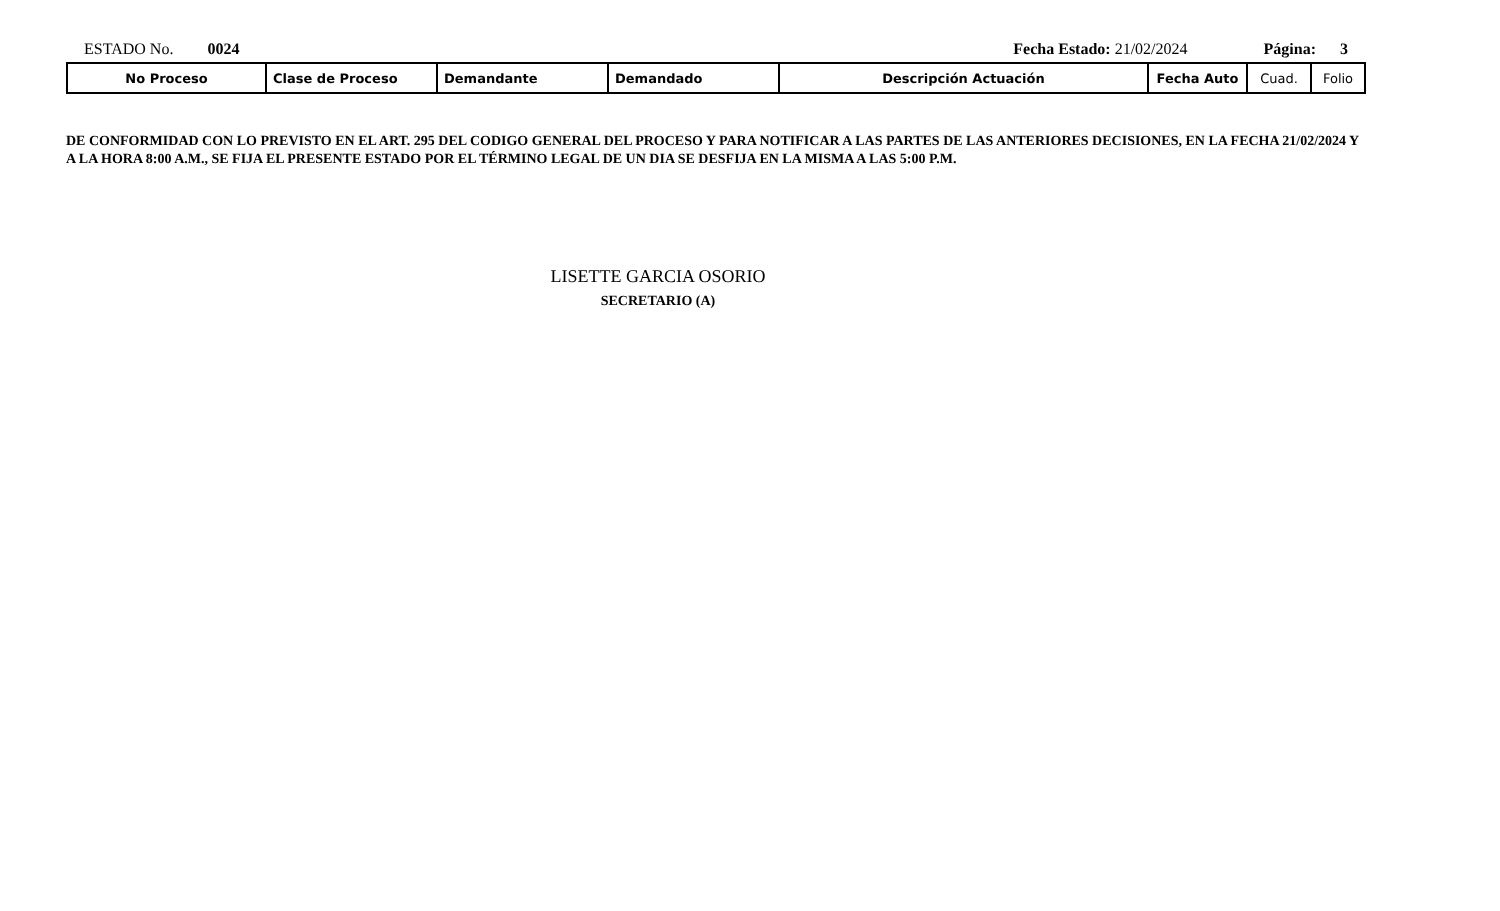ESTADO No. 0024 Fecha Estado: 21/02/2024 Página: 3
| No Proceso | Clase de Proceso | Demandante | Demandado | Descripción Actuación | Fecha Auto | Cuad. | Folio |
| --- | --- | --- | --- | --- | --- | --- | --- |
DE CONFORMIDAD CON LO PREVISTO EN EL ART. 295 DEL CODIGO GENERAL DEL PROCESO Y PARA NOTIFICAR A LAS PARTES DE LAS ANTERIORES DECISIONES, EN LA FECHA 21/02/2024 Y A LA HORA 8:00 A.M., SE FIJA EL PRESENTE ESTADO POR EL TÉRMINO LEGAL DE UN DIA SE DESFIJA EN LA MISMA A LAS 5:00 P.M.
LISETTE GARCIA OSORIO
SECRETARIO (A)